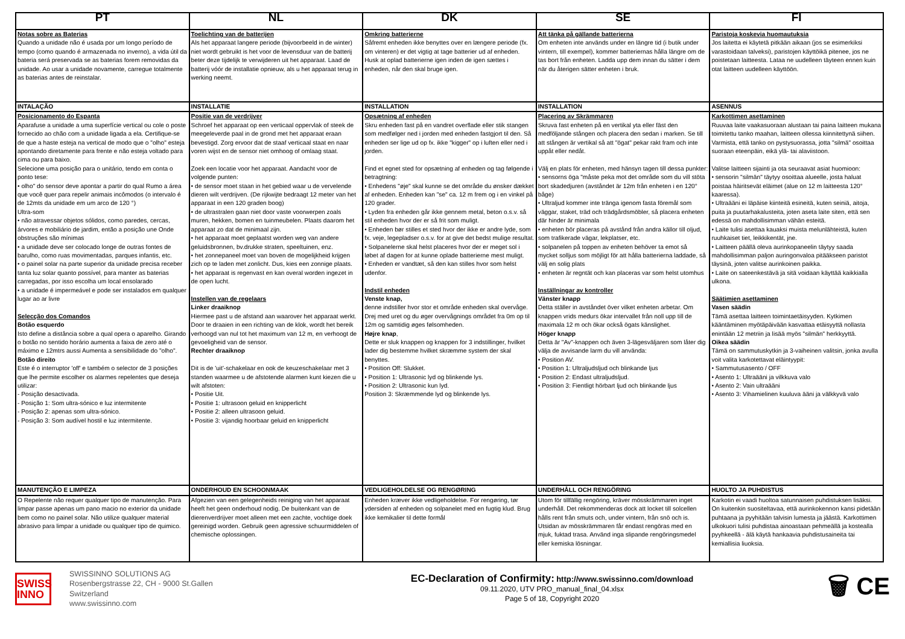| PT | NL | DK | SE | FI |
| --- | --- | --- | --- | --- |
| Notas sobre as Baterias Quando a unidade não é usada por um longo período de tempo (como quando é armazenada no inverno), a vida útil da bateria será preservada se as baterias forem removidas da unidade. Ao usar a unidade novamente, carregue totalmente as baterias antes de reinstalar. | Toelichting van de batterijen Als het apparaat langere periode (bijvoorbeeld in de winter) niet wordt gebruikt is het voor de levensduur van de batterij beter deze tijdelijk te verwijderen uit het apparaat. Laad de batterij vóór de installatie opnieuw, als u het apparaat terug in werking neemt. | Omkring batterierne Såfremt enheden ikke benyttes over en længere periode (fx. om vinteren) er det vigtig at tage batterier ud af enheden. Husk at oplad batterierne igen inden de igen sættes i enheden, når den skal bruge igen. | Att tänka på gällande batterierna Om enheten inte används under en längre tid (i butik under vintern, till exempel), kommer batteriernas hålla längre om de tas bort från enheten. Ladda upp dem innan du sätter i dem när du återigen sätter enheten i bruk. | Paristoja koskevia huomautuksia Jos laitetta ei käytetä pitkään aikaan (jos se esimerkiksi varastoidaan talveksi), paristojen käyttöikä pitenee, jos ne poistetaan laitteesta. Lataa ne uudelleen täyteen ennen kuin otat laitteen uudelleen käyttöön. |
| INTALAÇÃO | INSTALLATIE | INSTALLATION | INSTALLATION | ASENNUS |
| Posicionamento do Espanta Aparafuse a unidade a uma superfície vertical ou cole o poste fornecido ao chão com a unidade ligada a ela. Certifique-se de que a haste esteja na vertical de modo que o "olho" esteja apontando diretamente para frente e não esteja voltado para cima ou para baixo. Selecione uma posição para o unitário, tendo em conta o ponto tese: • olho" do sensor deve apontar a partir do qual Rumo a área que você quer para repelir animais incômodos (o intervalo é de 12mts da unidade em um arco de 120 °) Ultra-som • não atravessar objetos sólidos, como paredes, cercas, árvores e mobiliário de jardim, então a posição une Onde obstruções são mínimas • a unidade deve ser colocado longe de outras fontes de barulho, como ruas movimentadas, parques infantis, etc. • o painel solar na parte superior da unidade precisa receber tanta luz solar quanto possível, para manter as baterias carregadas, por isso escolha um local ensolarado • a unidade é impermeável e pode ser instalados em qualquer lugar ao ar livre Selecção dos Comandos Botão esquerdo Isto define a distância sobre a qual opera o aparelho. Girando o botão no sentido horário aumenta a faixa de zero até o máximo e 12mtrs aussi Aumenta a sensibilidade do "olho". Botão direito Este é o interruptor 'off' e também o selector de 3 posições que lhe permite escolher os alarmes repelentes que deseja utilizar: - Posição desactivada. - Posição 1: Som ultra-sónico e luz intermitente - Posição 2: apenas som ultra-sónico. - Posição 3: Som audível hostil e luz intermitente. | Positie van de verdrijver Schroef het apparaat op een verticaal oppervlak of steek de meegeleverde paal in de grond met het apparaat eraan bevestigd. Zorg ervoor dat de staaf verticaal staat en naar voren wijst en de sensor niet omhoog of omlaag staat. Zoek een locatie voor het apparaat. Aandacht voor de volgende punten: • de sensor moet staan in het gebied waar u de vervelende dieren wilt verdrijven. (De rijkwijte bedraagt 12 meter van het apparaat in een 120 graden boog) • de ultrastralen gaan niet door vaste voorwerpen zoals muren, hekken, bomen en tuinmeubelen. Plaats daarom het apparaat zo dat de minimaal zijn. • het apparaat moet geplaatst worden weg van andere geluidsbronnen, bv.drukke straten, speeltuinen, enz. • het zonnepaneel moet van boven de mogelijkheid krijgen zich op te laden met zonlicht. Dus, kies een zonnige plaats. • het apparaat is regenvast en kan overal worden ingezet in de open lucht. Instellen van de regelaars Linker draaiknop Hiermee past u de afstand aan waarover het apparaat werkt. Door te draaien in een richting van de klok, wordt het bereik verhoogd van nul tot het maximum van 12 m, en verhoogt de gevoeligheid van de sensor. Rechter draaiknop Dit is de 'uit'-schakelaar en ook de keuzeschakelaar met 3 standen waarmee u de afstotende alarmen kunt kiezen die u wilt afstoten: • Positie Uit. • Positie 1: ultrasoon geluid en knipperlicht • Positie 2: alleen ultrasoon geluid. • Positie 3: vijandig hoorbaar geluid en knipperlicht | Opsætning af enheden Skru enheden fast på en vandret overflade eller stik stangen som medfølger ned i jorden med enheden fastgjort til den. Så enheden ser lige ud op fx. ikke "kigger" op i luften eller ned i jorden. Find et egnet sted for opsætning af enheden og tag følgende i betragtning: • Enhedens "øje" skal kunne se det område du ønsker dækket af enheden. Enheden kan "se" ca. 12 m frem og i en vinkel på 120 grader. • Lyden fra enheden går ikke gennem metal, beton o.s.v. så stil enheden hvor der er så frit som muligt. • Enheden bør stilles et sted hvor der ikke er andre lyde, som fx. veje, legepladser o.s.v. for at give det bedst mulige resultat. • Solpanelerne skal helst placeres hvor der er meget sol i løbet af dagen for at kunne oplade batterierne mest muligt. • Enheden er vandtæt, så den kan stilles hvor som helst udenfor. Indstil enheden Venste knap, denne indstiller hvor stor et område enheden skal overvåge. Drej med uret og du øger overvågnings området fra 0m op til 12m og samtidig øges følsomheden. Højre knap , Dette er sluk knappen og knappen for 3 indstillinger, hvilket lader dig bestemme hvilket skræmme system der skal benyttes. • Position Off: Slukket. • Position 1: Ultrasonic lyd og blinkende lys. • Position 2: Ultrasonic kun lyd. Position 3: Skræmmende lyd og blinkende lys. | Placering av Skrämmaren Skruva fast enheten på en vertikal yta eller fäst den medföljande stången och placera den sedan i marken. Se till att stången är vertikal så att "ögat" pekar rakt fram och inte uppåt eller nedåt. Välj en plats för enheten, med hänsyn tagen till dessa punkter: • sensorns öga "måste peka mot det område som du vill stöta bort skadedjuren (avståndet är 12m från enheten i en 120° båge) • Ultraljud kommer inte tränga igenom fasta föremål som väggar, staket, träd och trädgårdsmöbler, så placera enheten där hinder är minimala • enheten bör placeras på avstånd från andra källor till oljud, som trafikerade vägar, lekplatser, etc. • solpanelen på toppen av enheten behöver ta emot så mycket solljus som möjligt för att hålla batterierna laddade, så välj en solig plats • enheten är regntät och kan placeras var som helst utomhus Inställningar av kontroller Vänster knapp Detta ställer in avståndet över vilket enheten arbetar. Om knappen vrids medurs ökar intervallet från noll upp till de maximala 12 m och ökar också ögats känslighet. Höger knapp Detta är "Av"-knappen och även 3-lägesväljaren som låter dig välja de avvisande larm du vill använda: • Position AV. • Position 1: Ultraljudsljud och blinkande ljus • Position 2: Endast ultraljudsljud. • Position 3: Fientligt hörbart ljud och blinkande ljus | Karkottimen asettaminen Ruuvaa laite vaakasuoraan alustaan tai paina laitteen mukana toimitettu tanko maahan, laitteen ollessa kiinnitettynä siihen. Varmista, että tanko on pystysuorassa, jotta "silmä" osoittaa suoraan eteenpäin, eikä ylä- tai alaviistoon. Valitse laitteen sijainti ja ota seuraavat asiat huomioon: • sensorin "silmän" täytyy osoittaa alueelle, josta haluat poistaa häiritsevät eläimet (alue on 12 m laitteesta 120° kaaressa). • Ultraääni ei läpäise kiinteitä esineitä, kuten seiniä, aitoja, puita ja puutarhakalusteita, joten aseta laite siten, että sen edessä on mahdollisimman vähän esteitä. • Laite tulisi asettaa kauaksi muista melunlähteistä, kuten ruuhkaiset tiet, leikkikentät, jne. • Laitteen päällä oleva aurinkopaneelin täytyy saada mahdollisimman paljon auringonvaloa pitääkseen paristot täysinä, joten valitse aurinkoinen paikka. • Laite on sateenkestävä ja sitä voidaan käyttää kaikkialla ulkona. Säätimien asettaminen Vasen säädin Tämä asettaa laitteen toimintaetäisyyden. Kytkimen kääntäminen myötäpäivään kasvattaa etäisyyttä nollasta enintään 12 metriin ja lisää myös "silmän" herkkyyttä. Oikea säädin Tämä on sammutuskytkin ja 3-vaiheinen valitsin, jonka avulla voit valita karkotettavat eläintyypit: • Sammutusasento / OFF • Asento 1: Ultraääni ja vilkkuva valo • Asento 2: Vain ultraääni • Asento 3: Vihamielinen kuuluva ääni ja välkkyvä valo |
| MANUTENÇÃO E LIMPEZA | ONDERHOUD EN SCHOONMAAK | VEDLIGEHOLDELSE OG RENGØRING | UNDERHÅLL OCH RENGÖRING | HUOLTO JA PUHDISTUS |
| O Repelente não requer qualquer tipo de manutenção. Para limpar passe apenas um pano macio no exterior da unidade bem como no painel solar. Não utilize qualquer material abrasivo para limpar a unidade ou qualquer tipo de quimico. | Afgezien van een gelegenheids reiniging van het apparaat heeft het geen onderhoud nodig. De buitenkant van de dierenverdrijver moet alleen met een zachte, vochtige doek gereinigd worden. Gebruik geen agressive schuurmiddelen of chemische oplossingen. | Enheden kræver ikke vedligeholdelse. For rengøring, tør ydersiden af enheden og solpanelet med en fugtig klud. Brug ikke kemikalier til dette formål | Utom för tillfällig rengöring, kräver mösskrämmaren inget underhåll. Det rekommenderas dock att locket till solcellen hålls rent från smuts och, under vintern, från snö och is. Utsidan av mösskrämmaren får endast rengöras med en mjuk, fuktad trasa. Använd inga slipande rengöringsmedel eller kemiska lösningar. | Karkotin ei vaadi huoltoa satunnaisen puhdistuksen lisäksi. On kuitenkin suositeltavaa, että aurinkokennon kansi pidetään puhtaana ja pyyhitään talvisin lumesta ja jäästä. Karkottimen ulkokuori tulisi puhdistaa ainoastaan pehmeällä ja kostealla pyyhkeellä - älä käytä hankaavia puhdistusaineita tai kemiallisia liuoksia. |
SWISS
INNO
SWISSINNO SOLUTIONS AG
Rosenbergstrasse 22, CH - 9000 St.Gallen
Switzerland
www.swissinno.com
EC-Declaration of Confirmity: http://www.swissinno.com/download
09.11.2020, UTV PRO_manual_final_04.xlsx
Page 5 of 18, Copyright 2020
🗑 CE